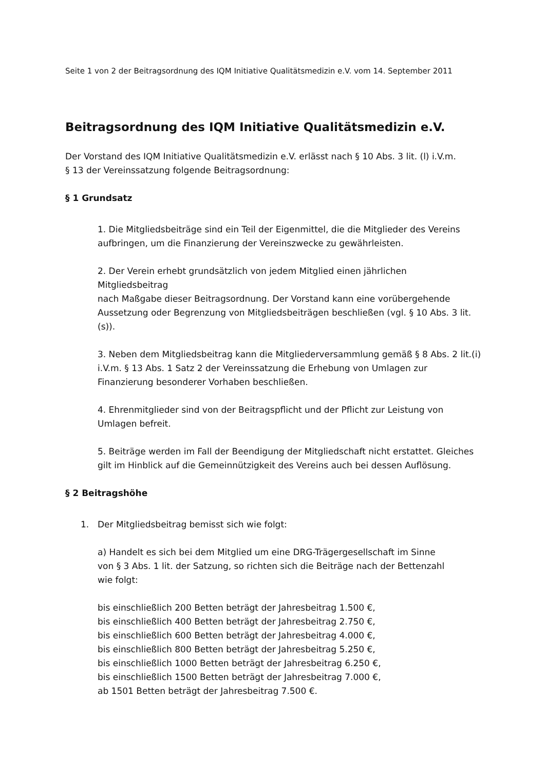Seite 1 von 2 der Beitragsordnung des IQM Initiative Qualitätsmedizin e.V. vom 14. September 2011
Beitragsordnung des IQM Initiative Qualitätsmedizin e.V.
Der Vorstand des IQM Initiative Qualitätsmedizin e.V. erlässt nach § 10 Abs. 3 lit. (l) i.V.m.
§ 13 der Vereinssatzung folgende Beitragsordnung:
§ 1 Grundsatz
1. Die Mitgliedsbeiträge sind ein Teil der Eigenmittel, die die Mitglieder des Vereins aufbringen, um die Finanzierung der Vereinszwecke zu gewährleisten.
2. Der Verein erhebt grundsätzlich von jedem Mitglied einen jährlichen
Mitgliedsbeitrag
nach Maßgabe dieser Beitragsordnung. Der Vorstand kann eine vorübergehende Aussetzung oder Begrenzung von Mitgliedsbeiträgen beschließen (vgl. § 10 Abs. 3 lit. (s)).
3. Neben dem Mitgliedsbeitrag kann die Mitgliederversammlung gemäß § 8 Abs. 2 lit.(i) i.V.m. § 13 Abs. 1 Satz 2 der Vereinssatzung die Erhebung von Umlagen zur Finanzierung besonderer Vorhaben beschließen.
4. Ehrenmitglieder sind von der Beitragspflicht und der Pflicht zur Leistung von Umlagen befreit.
5. Beiträge werden im Fall der Beendigung der Mitgliedschaft nicht erstattet. Gleiches gilt im Hinblick auf die Gemeinnützigkeit des Vereins auch bei dessen Auflösung.
§ 2 Beitragshöhe
1. Der Mitgliedsbeitrag bemisst sich wie folgt:
a) Handelt es sich bei dem Mitglied um eine DRG-Trägergesellschaft im Sinne
von § 3 Abs. 1 lit. der Satzung, so richten sich die Beiträge nach der Bettenzahl
wie folgt:
bis einschließlich 200 Betten beträgt der Jahresbeitrag 1.500 €,
bis einschließlich 400 Betten beträgt der Jahresbeitrag 2.750 €,
bis einschließlich 600 Betten beträgt der Jahresbeitrag 4.000 €,
bis einschließlich 800 Betten beträgt der Jahresbeitrag 5.250 €,
bis einschließlich 1000 Betten beträgt der Jahresbeitrag 6.250 €,
bis einschließlich 1500 Betten beträgt der Jahresbeitrag 7.000 €,
ab 1501 Betten beträgt der Jahresbeitrag 7.500 €.